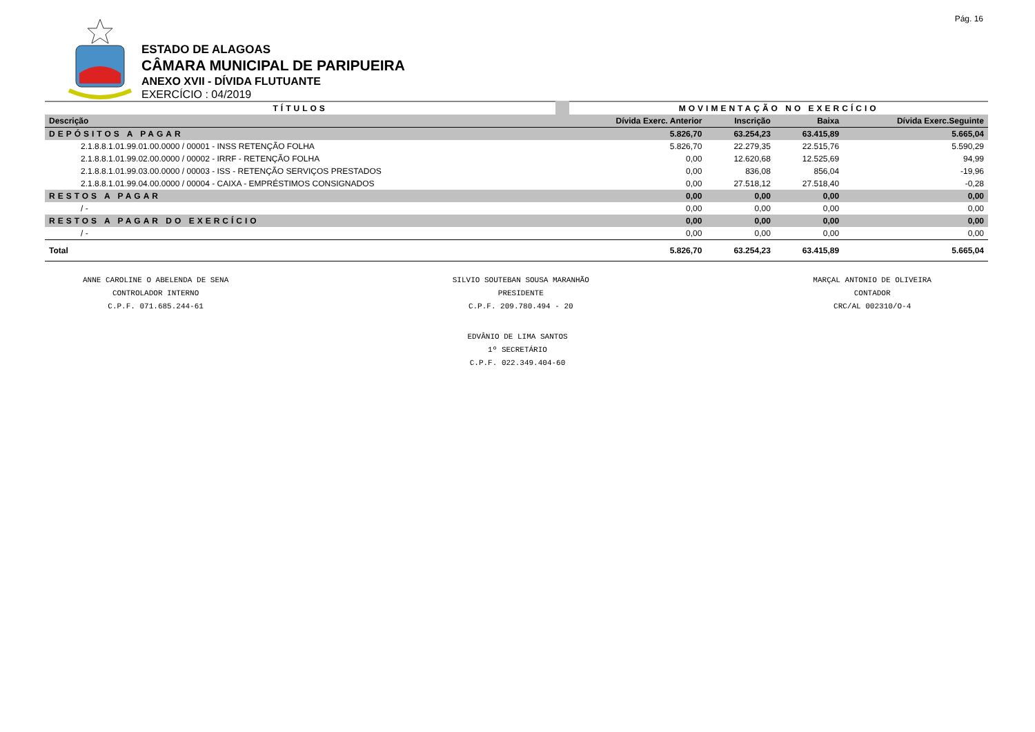Pág. 16
ESTADO DE ALAGOAS
CÂMARA MUNICIPAL DE PARIPUEIRA
ANEXO XVII - DÍVIDA FLUTUANTE
EXERCÍCIO : 04/2019
| TÍTULOS | MOVIMENTAÇÃO NO EXERCÍCIO | | | |
| --- | --- | --- | --- | --- |
| Descrição | Dívida Exerc. Anterior | Inscrição | Baixa | Dívida Exerc.Seguinte |
| DEPÓSITOS A PAGAR | 5.826,70 | 63.254,23 | 63.415,89 | 5.665,04 |
| 2.1.8.8.1.01.99.01.00.0000 / 00001 - INSS RETENÇÃO FOLHA | 5.826,70 | 22.279,35 | 22.515,76 | 5.590,29 |
| 2.1.8.8.1.01.99.02.00.0000 / 00002 - IRRF - RETENÇÃO FOLHA | 0,00 | 12.620,68 | 12.525,69 | 94,99 |
| 2.1.8.8.1.01.99.03.00.0000 / 00003 - ISS - RETENÇÃO SERVIÇOS PRESTADOS | 0,00 | 836,08 | 856,04 | -19,96 |
| 2.1.8.8.1.01.99.04.00.0000 / 00004 - CAIXA - EMPRÉSTIMOS CONSIGNADOS | 0,00 | 27.518,12 | 27.518,40 | -0,28 |
| RESTOS A PAGAR | 0,00 | 0,00 | 0,00 | 0,00 |
| / - | 0,00 | 0,00 | 0,00 | 0,00 |
| RESTOS A PAGAR DO EXERCÍCIO | 0,00 | 0,00 | 0,00 | 0,00 |
| / - | 0,00 | 0,00 | 0,00 | 0,00 |
| Total | 5.826,70 | 63.254,23 | 63.415,89 | 5.665,04 |
ANNE CAROLINE O ABELENDA DE SENA
CONTROLADOR INTERNO
C.P.F. 071.685.244-61
SILVIO SOUTEBAN SOUSA MARANHÃO
PRESIDENTE
C.P.F. 209.780.494 - 20
MARÇAL ANTONIO DE OLIVEIRA
CONTADOR
CRC/AL 002310/O-4
EDVÂNIO DE LIMA SANTOS
1º SECRETÁRIO
C.P.F. 022.349.404-60